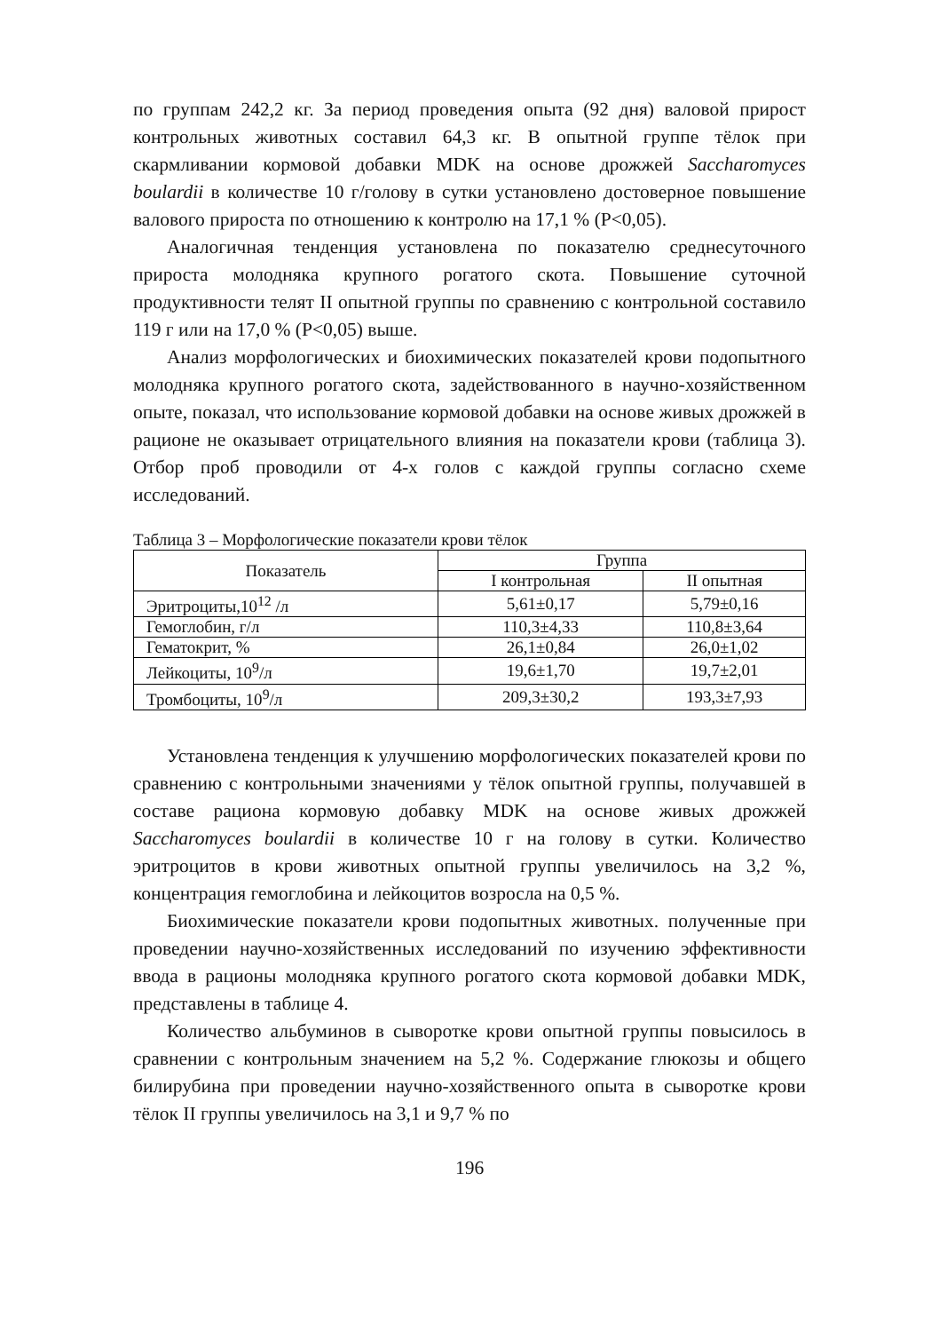по группам 242,2 кг. За период проведения опыта (92 дня) валовой прирост контрольных животных составил 64,3 кг. В опытной группе тёлок при скармливании кормовой добавки MDK на основе дрожжей Saccharomyces boulardii в количестве 10 г/голову в сутки установлено достоверное повышение валового прироста по отношению к контролю на 17,1 % (P<0,05).
Аналогичная тенденция установлена по показателю среднесуточного прироста молодняка крупного рогатого скота. Повышение суточной продуктивности телят II опытной группы по сравнению с контрольной составило 119 г или на 17,0 % (P<0,05) выше.
Анализ морфологических и биохимических показателей крови подопытного молодняка крупного рогатого скота, задействованного в научно-хозяйственном опыте, показал, что использование кормовой добавки на основе живых дрожжей в рационе не оказывает отрицательного влияния на показатели крови (таблица 3). Отбор проб проводили от 4-х голов с каждой группы согласно схеме исследований.
Таблица 3 – Морфологические показатели крови тёлок
| Показатель | Группа | |
| --- | --- | --- |
| | I контрольная | II опытная |
| Эритроциты,10<sup>12</sup> /л | 5,61±0,17 | 5,79±0,16 |
| Гемоглобин, г/л | 110,3±4,33 | 110,8±3,64 |
| Гематокрит, % | 26,1±0,84 | 26,0±1,02 |
| Лейкоциты, 10<sup>9</sup>/л | 19,6±1,70 | 19,7±2,01 |
| Тромбоциты, 10<sup>9</sup>/л | 209,3±30,2 | 193,3±7,93 |
Установлена тенденция к улучшению морфологических показателей крови по сравнению с контрольными значениями у тёлок опытной группы, получавшей в составе рациона кормовую добавку MDK на основе живых дрожжей Saccharomyces boulardii в количестве 10 г на голову в сутки. Количество эритроцитов в крови животных опытной группы увеличилось на 3,2 %, концентрация гемоглобина и лейкоцитов возросла на 0,5 %.
Биохимические показатели крови подопытных животных. полученные при проведении научно-хозяйственных исследований по изучению эффективности ввода в рационы молодняка крупного рогатого скота кормовой добавки MDK, представлены в таблице 4.
Количество альбуминов в сыворотке крови опытной группы повысилось в сравнении с контрольным значением на 5,2 %. Содержание глюкозы и общего билирубина при проведении научно-хозяйственного опыта в сыворотке крови тёлок II группы увеличилось на 3,1 и 9,7 % по
196